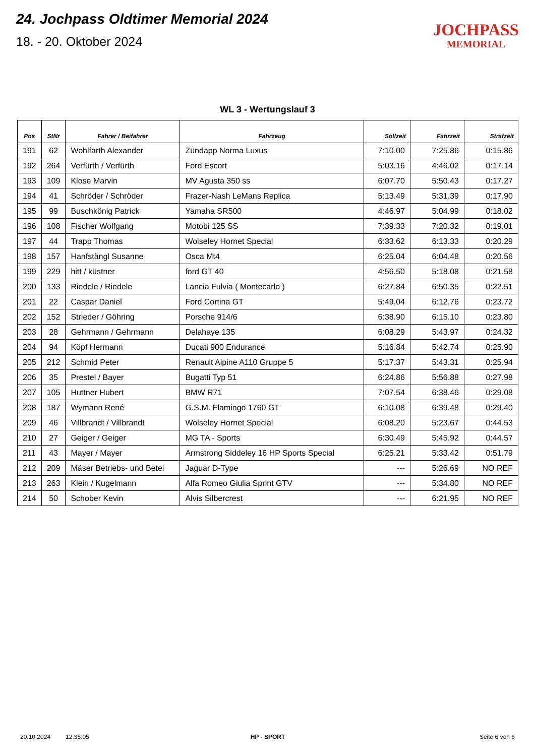24. Jochpass Oldtimer Memorial 2024
18. - 20. Oktober 2024
JOCHPASS
MEMORIAL
WL 3 - Wertungslauf 3
| Pos | StNr | Fahrer / Beifahrer | Fahrzeug | Sollzeit | Fahrzeit | Strafzeit |
| --- | --- | --- | --- | --- | --- | --- |
| 191 | 62 | Wohlfarth Alexander | Zündapp Norma Luxus | 7:10.00 | 7:25.86 | 0:15.86 |
| 192 | 264 | Verfürth / Verfürth | Ford Escort | 5:03.16 | 4:46.02 | 0:17.14 |
| 193 | 109 | Klose Marvin | MV Agusta 350 ss | 6:07.70 | 5:50.43 | 0:17.27 |
| 194 | 41 | Schröder / Schröder | Frazer-Nash LeMans Replica | 5:13.49 | 5:31.39 | 0:17.90 |
| 195 | 99 | Buschkönig Patrick | Yamaha SR500 | 4:46.97 | 5:04.99 | 0:18.02 |
| 196 | 108 | Fischer Wolfgang | Motobi 125 SS | 7:39.33 | 7:20.32 | 0:19.01 |
| 197 | 44 | Trapp Thomas | Wolseley Hornet Special | 6:33.62 | 6:13.33 | 0:20.29 |
| 198 | 157 | Hanfstängl Susanne | Osca Mt4 | 6:25.04 | 6:04.48 | 0:20.56 |
| 199 | 229 | hitt / küstner | ford GT 40 | 4:56.50 | 5:18.08 | 0:21.58 |
| 200 | 133 | Riedele / Riedele | Lancia Fulvia ( Montecarlo ) | 6:27.84 | 6:50.35 | 0:22.51 |
| 201 | 22 | Caspar Daniel | Ford Cortina GT | 5:49.04 | 6:12.76 | 0:23.72 |
| 202 | 152 | Strieder / Göhring | Porsche 914/6 | 6:38.90 | 6:15.10 | 0:23.80 |
| 203 | 28 | Gehrmann / Gehrmann | Delahaye 135 | 6:08.29 | 5:43.97 | 0:24.32 |
| 204 | 94 | Köpf Hermann | Ducati 900 Endurance | 5:16.84 | 5:42.74 | 0:25.90 |
| 205 | 212 | Schmid Peter | Renault Alpine A110 Gruppe 5 | 5:17.37 | 5:43.31 | 0:25.94 |
| 206 | 35 | Prestel / Bayer | Bugatti Typ 51 | 6:24.86 | 5:56.88 | 0:27.98 |
| 207 | 105 | Huttner Hubert | BMW R71 | 7:07.54 | 6:38.46 | 0:29.08 |
| 208 | 187 | Wymann René | G.S.M. Flamingo 1760 GT | 6:10.08 | 6:39.48 | 0:29.40 |
| 209 | 46 | Villbrandt / Villbrandt | Wolseley Hornet Special | 6:08.20 | 5:23.67 | 0:44.53 |
| 210 | 27 | Geiger / Geiger | MG TA - Sports | 6:30.49 | 5:45.92 | 0:44.57 |
| 211 | 43 | Mayer / Mayer | Armstrong Siddeley 16 HP Sports Special | 6:25.21 | 5:33.42 | 0:51.79 |
| 212 | 209 | Mäser Betriebs- und Betei | Jaguar D-Type | --- | 5:26.69 | NO REF |
| 213 | 263 | Klein / Kugelmann | Alfa Romeo Giulia Sprint GTV | --- | 5:34.80 | NO REF |
| 214 | 50 | Schober Kevin | Alvis Silbercrest | --- | 6:21.95 | NO REF |
20.10.2024 12:35:05 HP - SPORT Seite 6 von 6